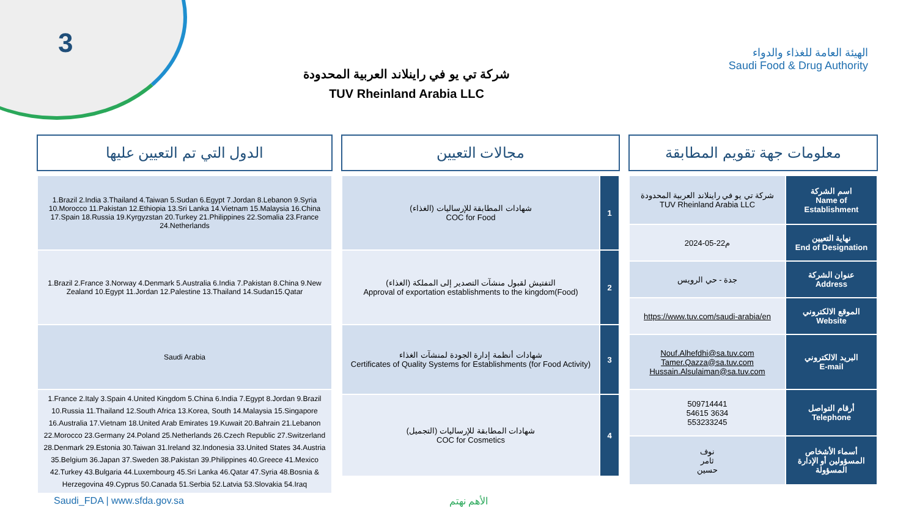3
الهيئة العامة للغذاء والدواء
Saudi Food & Drug Authority
شركة تي يو في راينلاند العربية المحدودة
TUV Rheinland Arabia LLC
الدول التي تم التعيين عليها
| 1.Brazil 2.India 3.Thailand 4.Taiwan 5.Sudan 6.Egypt 7.Jordan 8.Lebanon 9.Syria 10.Morocco 11.Pakistan 12.Ethiopia 13.Sri Lanka 14.Vietnam 15.Malaysia 16.China 17.Spain 18.Russia 19.Kyrgyzstan 20.Turkey 21.Philippines 22.Somalia 23.France 24.Netherlands |
| 1.Brazil 2.France 3.Norway 4.Denmark 5.Australia 6.India 7.Pakistan 8.China 9.New Zealand 10.Egypt 11.Jordan 12.Palestine 13.Thailand 14.Sudan15.Qatar |
| Saudi Arabia |
| 1.France 2.Italy 3.Spain 4.United Kingdom 5.China 6.India 7.Egypt 8.Jordan 9.Brazil 10.Russia 11.Thailand 12.South Africa 13.Korea, South 14.Malaysia 15.Singapore 16.Australia 17.Vietnam 18.United Arab Emirates 19.Kuwait 20.Bahrain 21.Lebanon 22.Morocco 23.Germany 24.Poland 25.Netherlands 26.Czech Republic 27.Switzerland 28.Denmark 29.Estonia 30.Taiwan 31.Ireland 32.Indonesia 33.United States 34.Austria 35.Belgium 36.Japan 37.Sweden 38.Pakistan 39.Philippines 40.Greece 41.Mexico 42.Turkey 43.Bulgaria 44.Luxembourg 45.Sri Lanka 46.Qatar 47.Syria 48.Bosnia & Herzegovina 49.Cyprus 50.Canada 51.Serbia 52.Latvia 53.Slovakia 54.Iraq |
مجالات التعيين
| شهادات المطابقة للإرساليات (الغذاء) COC for Food | 1 |
| التفتيش لقبول منشآت التصدير إلى المملكة (الغذاء) Approval of exportation establishments to the kingdom(Food) | 2 |
| شهادات أنظمة إدارة الجودة لمنشآت الغذاء Certificates of Quality Systems for Establishments (for Food Activity) | 3 |
| شهادات المطابقة للإرساليات (التجميل) COC for Cosmetics | 4 |
معلومات جهة تقويم المطابقة
| شركة تي يو في راينلاند العربية المحدودة TUV Rheinland Arabia LLC | اسم الشركة Name of Establishment |
| 2024-05-22م | نهاية التعيين End of Designation |
| جدة - حي الرويس | عنوان الشركة Address |
| https://www.tuv.com/saudi-arabia/en | الموقع الالكتروني Website |
| Nouf.Alhefdhi@sa.tuv.com Tamer.Qazza@sa.tuv.com Hussain.Alsulaiman@sa.tuv.com | البريد الالكتروني E-mail |
| 509714441 54615 3634 553233245 | أرقام التواصل Telephone |
| نوف ثامر حسين | أسماء الأشخاص المسؤولين أو الإدارة المسؤولة |
Saudi_FDA | www.sfda.gov.sa الأهم نهتم